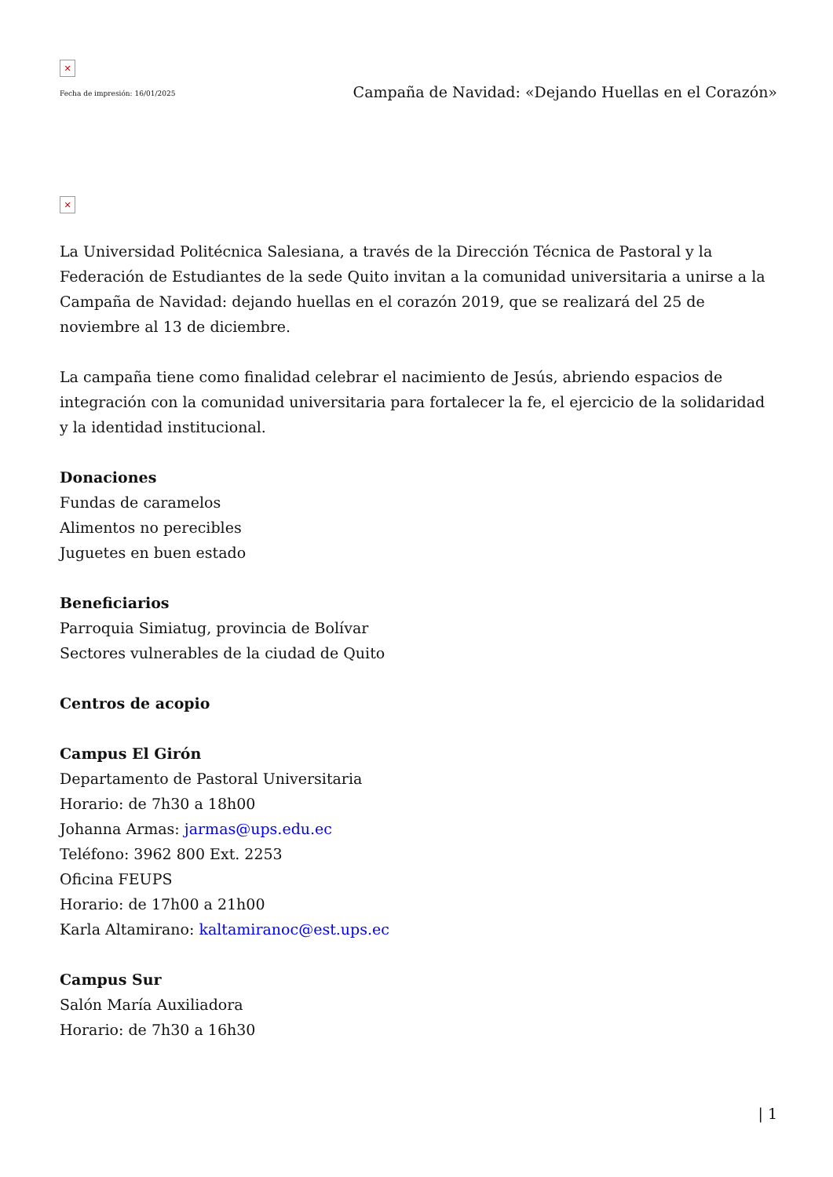✕
Fecha de impresión: 16/01/2025
Campaña de Navidad: «Dejando Huellas en el Corazón»
✕
La Universidad Politécnica Salesiana, a través de la Dirección Técnica de Pastoral y la Federación de Estudiantes de la sede Quito invitan a la comunidad universitaria a unirse a la Campaña de Navidad: dejando huellas en el corazón 2019, que se realizará del 25 de noviembre al 13 de diciembre.
La campaña tiene como finalidad celebrar el nacimiento de Jesús, abriendo espacios de integración con la comunidad universitaria para fortalecer la fe, el ejercicio de la solidaridad y la identidad institucional.
Donaciones
Fundas de caramelos
Alimentos no perecibles
Juguetes en buen estado
Beneficiarios
Parroquia Simiatug, provincia de Bolívar
Sectores vulnerables de la ciudad de Quito
Centros de acopio
Campus El Girón
Departamento de Pastoral Universitaria
Horario: de 7h30 a 18h00
Johanna Armas: jarmas@ups.edu.ec
Teléfono: 3962 800 Ext. 2253
Oficina FEUPS
Horario: de 17h00 a 21h00
Karla Altamirano: kaltamiranoc@est.ups.ec
Campus Sur
Salón María Auxiliadora
Horario: de 7h30 a 16h30
| 1